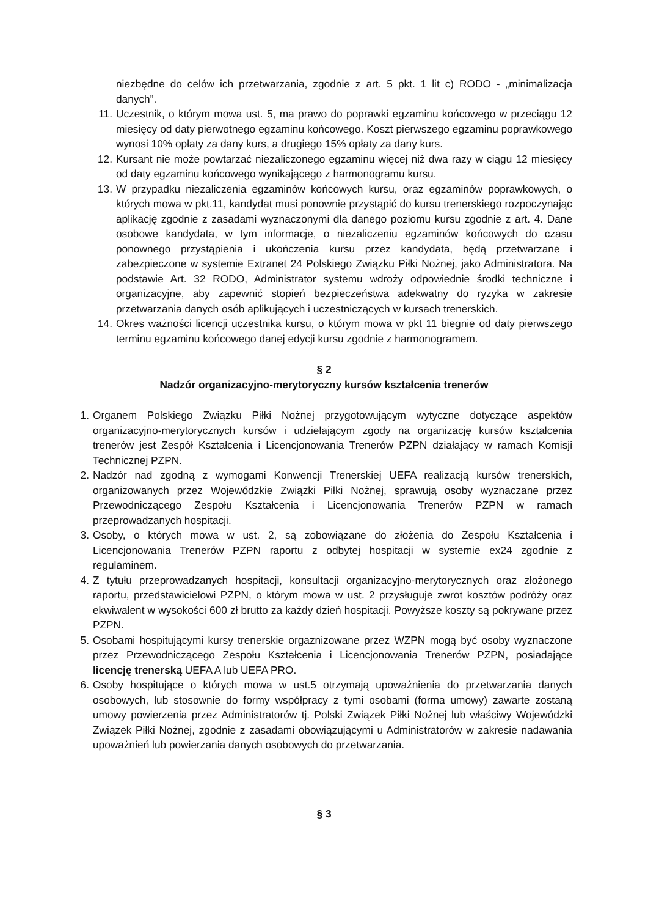niezbędne do celów ich przetwarzania, zgodnie z art. 5 pkt. 1 lit c) RODO - „minimalizacja danych”.
11. Uczestnik, o którym mowa ust. 5, ma prawo do poprawki egzaminu końcowego w przeciągu 12 miesięcy od daty pierwotnego egzaminu końcowego. Koszt pierwszego egzaminu poprawkowego wynosi 10% opłaty za dany kurs, a drugiego 15% opłaty za dany kurs.
12. Kursant nie może powtarzać niezaliczonego egzaminu więcej niż dwa razy w ciągu 12 miesięcy od daty egzaminu końcowego wynikającego z harmonogramu kursu.
13. W przypadku niezaliczenia egzaminów końcowych kursu, oraz egzaminów poprawkowych, o których mowa w pkt.11, kandydat musi ponownie przystąpić do kursu trenerskiego rozpoczynając aplikację zgodnie z zasadami wyznaczonymi dla danego poziomu kursu zgodnie z art. 4. Dane osobowe kandydata, w tym informacje, o niezaliczeniu egzaminów końcowych do czasu ponownego przystąpienia i ukończenia kursu przez kandydata, będą przetwarzane i zabezpieczone w systemie Extranet 24 Polskiego Związku Piłki Nożnej, jako Administratora. Na podstawie Art. 32 RODO, Administrator systemu wdroży odpowiednie środki techniczne i organizacyjne, aby zapewnić stopień bezpieczeństwa adekwatny do ryzyka w zakresie przetwarzania danych osób aplikujących i uczestniczących w kursach trenerskich.
14. Okres ważności licencji uczestnika kursu, o którym mowa w pkt 11 biegnie od daty pierwszego terminu egzaminu końcowego danej edycji kursu zgodnie z harmonogramem.
§ 2
Nadzór organizacyjno-merytoryczny kursów kształcenia trenerów
1. Organem Polskiego Związku Piłki Nożnej przygotowującym wytyczne dotyczące aspektów organizacyjno-merytorycznych kursów i udzielającym zgody na organizację kursów kształcenia trenerów jest Zespół Kształcenia i Licencjonowania Trenerów PZPN działający w ramach Komisji Technicznej PZPN.
2. Nadzór nad zgodną z wymogami Konwencji Trenerskiej UEFA realizacją kursów trenerskich, organizowanych przez Wojewódzkie Związki Piłki Nożnej, sprawują osoby wyznaczane przez Przewodniczącego Zespołu Kształcenia i Licencjonowania Trenerów PZPN w ramach przeprowadzanych hospitacji.
3. Osoby, o których mowa w ust. 2, są zobowiązane do złożenia do Zespołu Kształcenia i Licencjonowania Trenerów PZPN raportu z odbytej hospitacji w systemie ex24 zgodnie z regulaminem.
4. Z tytułu przeprowadzanych hospitacji, konsultacji organizacyjno-merytorycznych oraz złożonego raportu, przedstawicielowi PZPN, o którym mowa w ust. 2 przysługuje zwrot kosztów podróży oraz ekwiwalent w wysokości 600 zł brutto za każdy dzień hospitacji. Powyższe koszty są pokrywane przez PZPN.
5. Osobami hospitującymi kursy trenerskie orgaznizowane przez WZPN mogą być osoby wyznaczone przez Przewodniczącego Zespołu Kształcenia i Licencjonowania Trenerów PZPN, posiadające licencję trenerską UEFA A lub UEFA PRO.
6. Osoby hospitujące o których mowa w ust.5 otrzymają upoważnienia do przetwarzania danych osobowych, lub stosownie do formy współpracy z tymi osobami (forma umowy) zawarte zostaną umowy powierzenia przez Administratorów tj. Polski Związek Piłki Nożnej lub właściwy Wojewódzki Związek Piłki Nożnej, zgodnie z zasadami obowiązującymi u Administratorów w zakresie nadawania upoważnień lub powierzania danych osobowych do przetwarzania.
§ 3